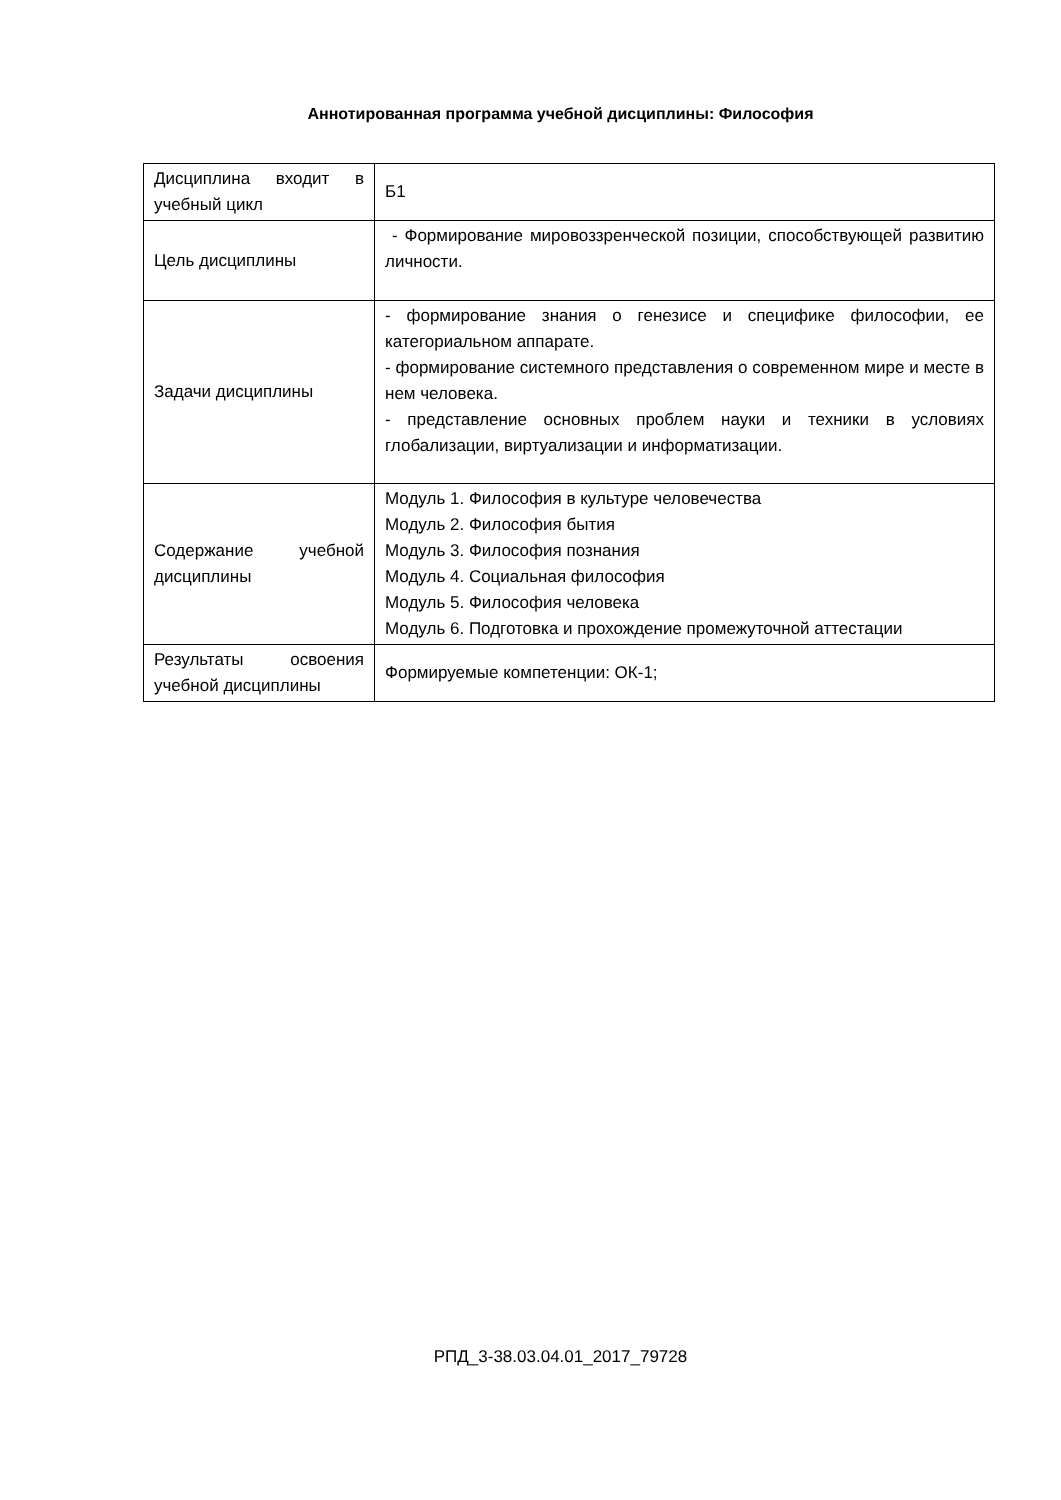Аннотированная программа учебной дисциплины: Философия
| Дисциплина входит в учебный цикл | Б1 |
| Цель дисциплины | - Формирование мировоззренческой позиции, способствующей развитию личности. |
| Задачи дисциплины | - формирование знания о генезисе и специфике философии, ее категориальном аппарате. - формирование системного представления о современном мире и месте в нем человека. - представление основных проблем науки и техники в условиях глобализации, виртуализации и информатизации. |
| Содержание учебной дисциплины | Модуль 1. Философия в культуре человечества Модуль 2. Философия бытия Модуль 3. Философия познания Модуль 4. Социальная философия Модуль 5. Философия человека Модуль 6. Подготовка и прохождение промежуточной аттестации |
| Результаты освоения учебной дисциплины | Формируемые компетенции: ОК-1; |
РПД_3-38.03.04.01_2017_79728